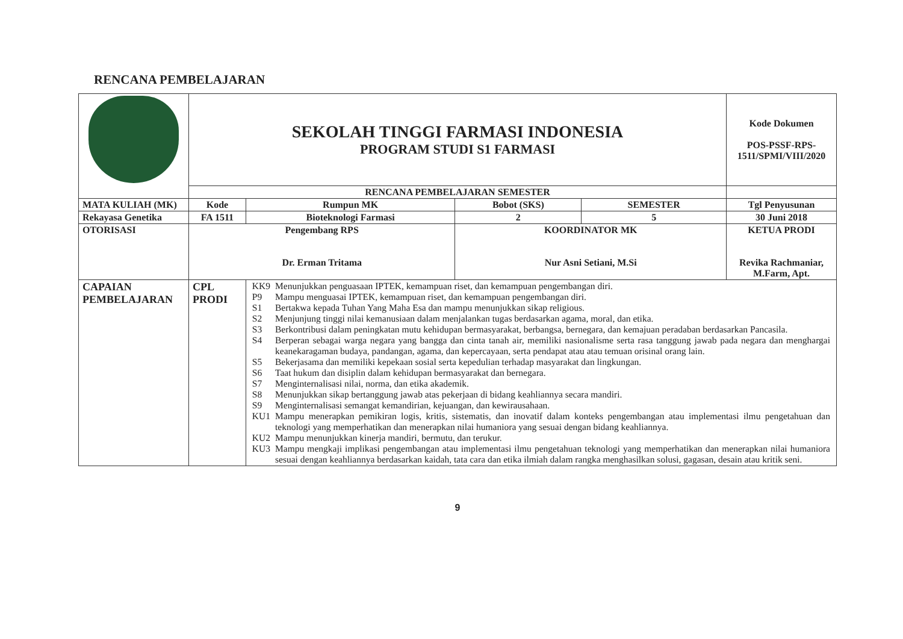RENCANA PEMBELAJARAN
| | SEKOLAH TINGGI FARMASI INDONESIA PROGRAM STUDI S1 FARMASI | | | | Kode Dokumen POS-PSSF-RPS-1511/SPMI/VIII/2020 |
| | RENCANA PEMBELAJARAN SEMESTER | | | | |
| MATA KULIAH (MK) | Kode | Rumpun MK | Bobot (SKS) | SEMESTER | Tgl Penyusunan |
| Rekayasa Genetika | FA 1511 | Bioteknologi Farmasi | 2 | 5 | 30 Juni 2018 |
| OTORISASI | Pengembang RPS Dr. Erman Tritama | | KOORDINATOR MK Nur Asni Setiani, M.Si | | KETUA PRODI Revika Rachmaniar, M.Farm, Apt. |
| CAPAIAN PEMBELAJARAN | CPL PRODI | / KK9 / Menunjukkan penguasaan IPTEK, kemampuan riset, dan kemampuan pengembangan diri. / / P9 / Mampu menguasai IPTEK, kemampuan riset, dan kemampuan pengembangan diri. / / S1 / Bertakwa kepada Tuhan Yang Maha Esa dan mampu menunjukkan sikap religious. / / S2 / Menjunjung tinggi nilai kemanusiaan dalam menjalankan tugas berdasarkan agama, moral, dan etika. / / S3 / Berkontribusi dalam peningkatan mutu kehidupan bermasyarakat, berbangsa, bernegara, dan kemajuan peradaban berdasarkan Pancasila. / / S4 / Berperan sebagai warga negara yang bangga dan cinta tanah air, memiliki nasionalisme serta rasa tanggung jawab pada negara dan menghargai keanekaragaman budaya, pandangan, agama, dan kepercayaan, serta pendapat atau atau temuan orisinal orang lain. / / S5 / Bekerjasama dan memiliki kepekaan sosial serta kepedulian terhadap masyarakat dan lingkungan. / / S6 / Taat hukum dan disiplin dalam kehidupan bermasyarakat dan bernegara. / / S7 / Menginternalisasi nilai, norma, dan etika akademik. / / S8 / Menunjukkan sikap bertanggung jawab atas pekerjaan di bidang keahliannya secara mandiri. / / S9 / Menginternalisasi semangat kemandirian, kejuangan, dan kewirausahaan. / / KU1 / Mampu menerapkan pemikiran logis, kritis, sistematis, dan inovatif dalam konteks pengembangan atau implementasi ilmu pengetahuan dan teknologi yang memperhatikan dan menerapkan nilai humaniora yang sesuai dengan bidang keahliannya. / / KU2 / Mampu menunjukkan kinerja mandiri, bermutu, dan terukur. / / KU3 / Mampu mengkaji implikasi pengembangan atau implementasi ilmu pengetahuan teknologi yang memperhatikan dan menerapkan nilai humaniora sesuai dengan keahliannya berdasarkan kaidah, tata cara dan etika ilmiah dalam rangka menghasilkan solusi, gagasan, desain atau kritik seni. / | | | |
9